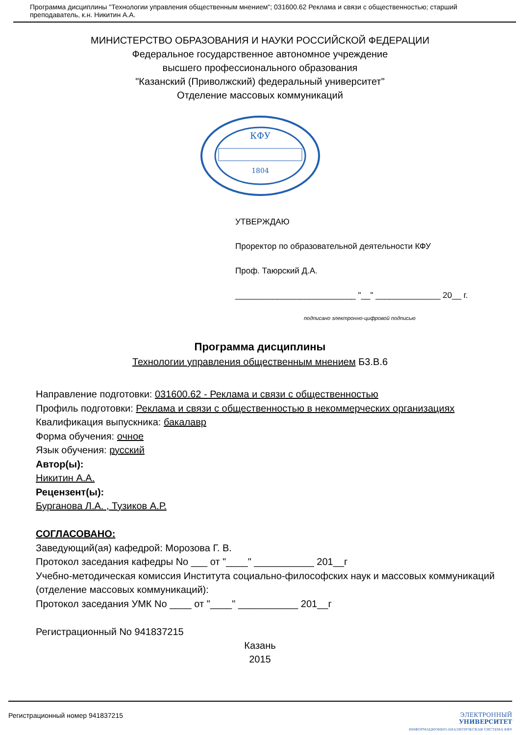Программа дисциплины "Технологии управления общественным мнением"; 031600.62 Реклама и связи с общественностью; старший преподаватель, к.н. Никитин А.А.
МИНИСТЕРСТВО ОБРАЗОВАНИЯ И НАУКИ РОССИЙСКОЙ ФЕДЕРАЦИИ
Федеральное государственное автономное учреждение
высшего профессионального образования
"Казанский (Приволжский) федеральный университет"
Отделение массовых коммуникаций
КФУ
1804
УТВЕРЖДАЮ
Проректор по образовательной деятельности КФУ
Проф. Таюрский Д.А.
__________________________ "__" ______________ 20__ г.
подписано электронно-цифровой подписью
Программа дисциплины
Технологии управления общественным мнением Б3.В.6
Направление подготовки: 031600.62 - Реклама и связи с общественностью
Профиль подготовки: Реклама и связи с общественностью в некоммерческих организациях
Квалификация выпускника: бакалавр
Форма обучения: очное
Язык обучения: русский
Автор(ы):
Никитин А.А.
Рецензент(ы):
Бурганова Л.А. , Тузиков А.Р.
СОГЛАСОВАНО:
Заведующий(ая) кафедрой: Морозова Г. В.
Протокол заседания кафедры No ___ от "____" ___________ 201__г
Учебно-методическая комиссия Института социально-философских наук и массовых коммуникаций (отделение массовых коммуникаций):
Протокол заседания УМК No ____ от "____" ___________ 201__г
Регистрационный No 941837215
Казань
2015
Регистрационный номер 941837215 ЭЛЕКТРОННЫЙ
УНИВЕРСИТЕТ
ИНФОРМАЦИОННО-АНАЛИТИЧЕСКАЯ СИСТЕМА КФУ